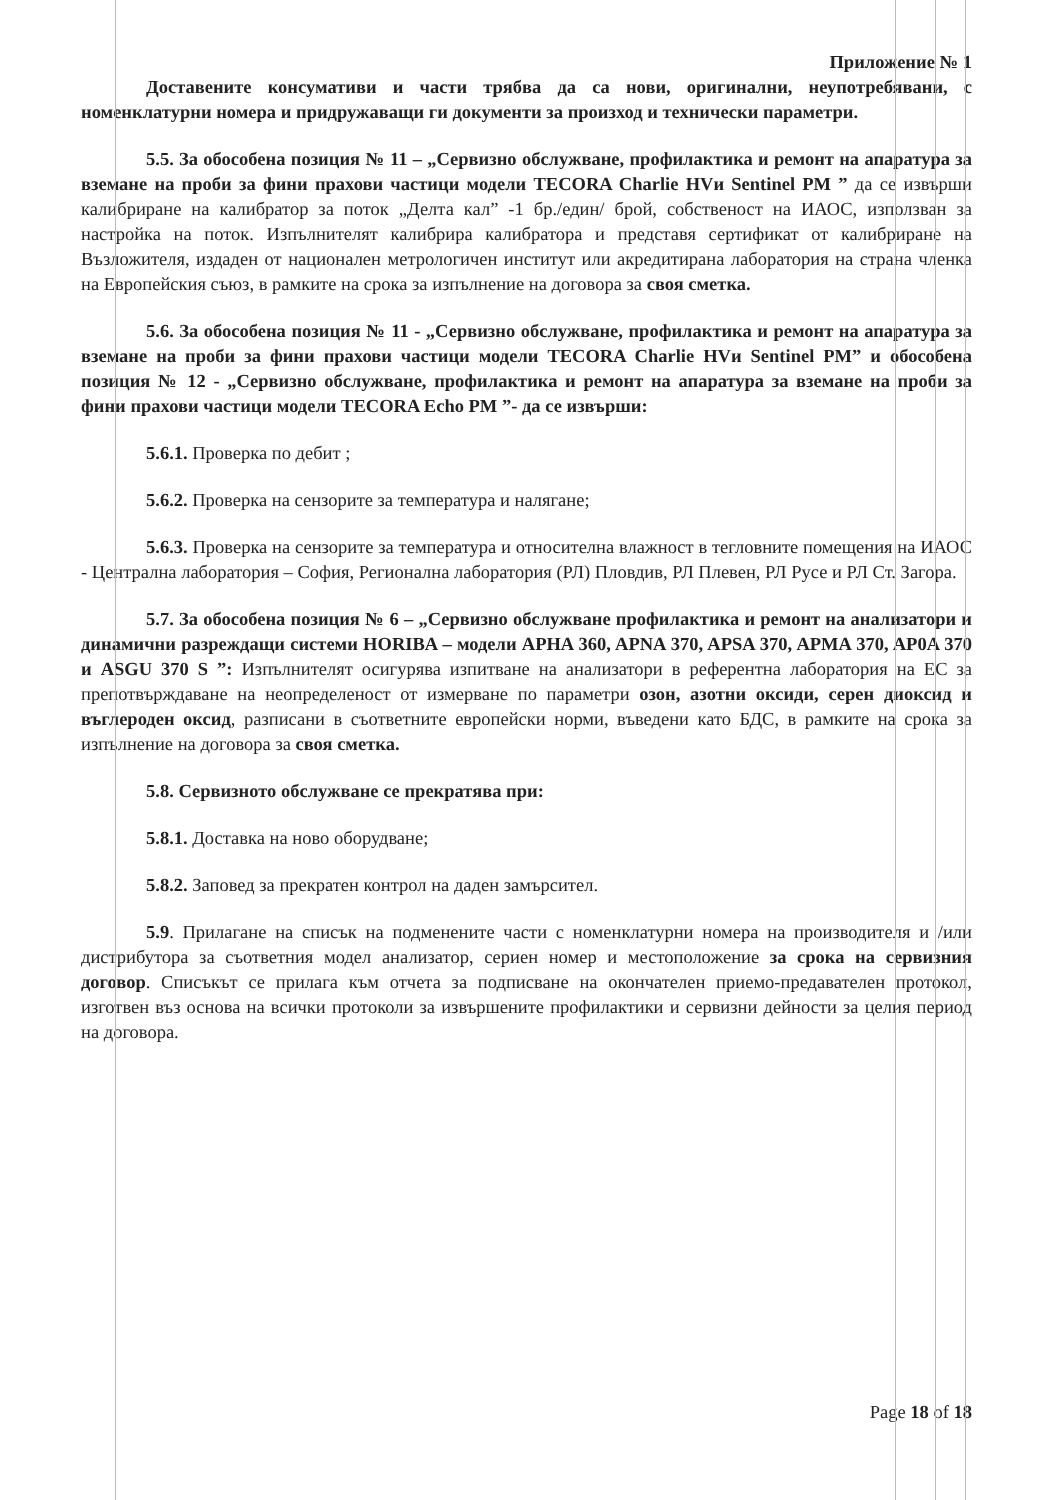Приложение № 1
Доставените консумативи и части трябва да са нови, оригинални, неупотребявани, с номенклатурни номера и придружаващи ги документи за произход и технически параметри.
5.5. За обособена позиция № 11 – „Сервизно обслужване, профилактика и ремонт на апаратура за вземане на проби за фини прахови частици модели TECORA Charlie HVи Sentinel PM ” да се извърши калибриране на калибратор за поток „Делта кал” -1 бр./един/ брой, собственост на ИАОС, използван за настройка на поток. Изпълнителят калибрира калибратора и представя сертификат от калибриране на Възложителя, издаден от национален метрологичен институт или акредитирана лаборатория на страна членка на Европейския съюз, в рамките на срока за изпълнение на договора за своя сметка.
5.6. За обособена позиция № 11 - „Сервизно обслужване, профилактика и ремонт на апаратура за вземане на проби за фини прахови частици модели TECORA Charlie HVи Sentinel PM” и обособена позиция № 12 - „Сервизно обслужване, профилактика и ремонт на апаратура за вземане на проби за фини прахови частици модели TECORA Echo PM ”- да се извърши:
5.6.1. Проверка по дебит ;
5.6.2. Проверка на сензорите за температура и налягане;
5.6.3. Проверка на сензорите за температура и относителна влажност в тегловните помещения на ИАОС - Централна лаборатория – София, Регионална лаборатория (РЛ) Пловдив, РЛ Плевен, РЛ Русе и РЛ Ст. Загора.
5.7. За обособена позиция № 6 – „Сервизно обслужване профилактика и ремонт на анализатори и динамични разреждащи системи HORIBA – модели APHA 360, APNA 370, APSA 370, APMA 370, AP0A 370 и ASGU 370 S ”: Изпълнителят осигурява изпитване на анализатори в референтна лаборатория на ЕС за препотвърждаване на неопределеност от измерване по параметри озон, азотни оксиди, серен диоксид и въглероден оксид, разписани в съответните европейски норми, въведени като БДС, в рамките на срока за изпълнение на договора за своя сметка.
5.8. Сервизното обслужване се прекратява при:
5.8.1. Доставка на ново оборудване;
5.8.2. Заповед за прекратен контрол на даден замърсител.
5.9. Прилагане на списък на подменените части с номенклатурни номера на производителя и /или дистрибутора за съответния модел анализатор, сериен номер и местоположение за срока на сервизния договор. Списъкът се прилага към отчета за подписване на окончателен приемо-предавателен протокол, изготвен въз основа на всички протоколи за извършените профилактики и сервизни дейности за целия период на договора.
Page 18 of 18